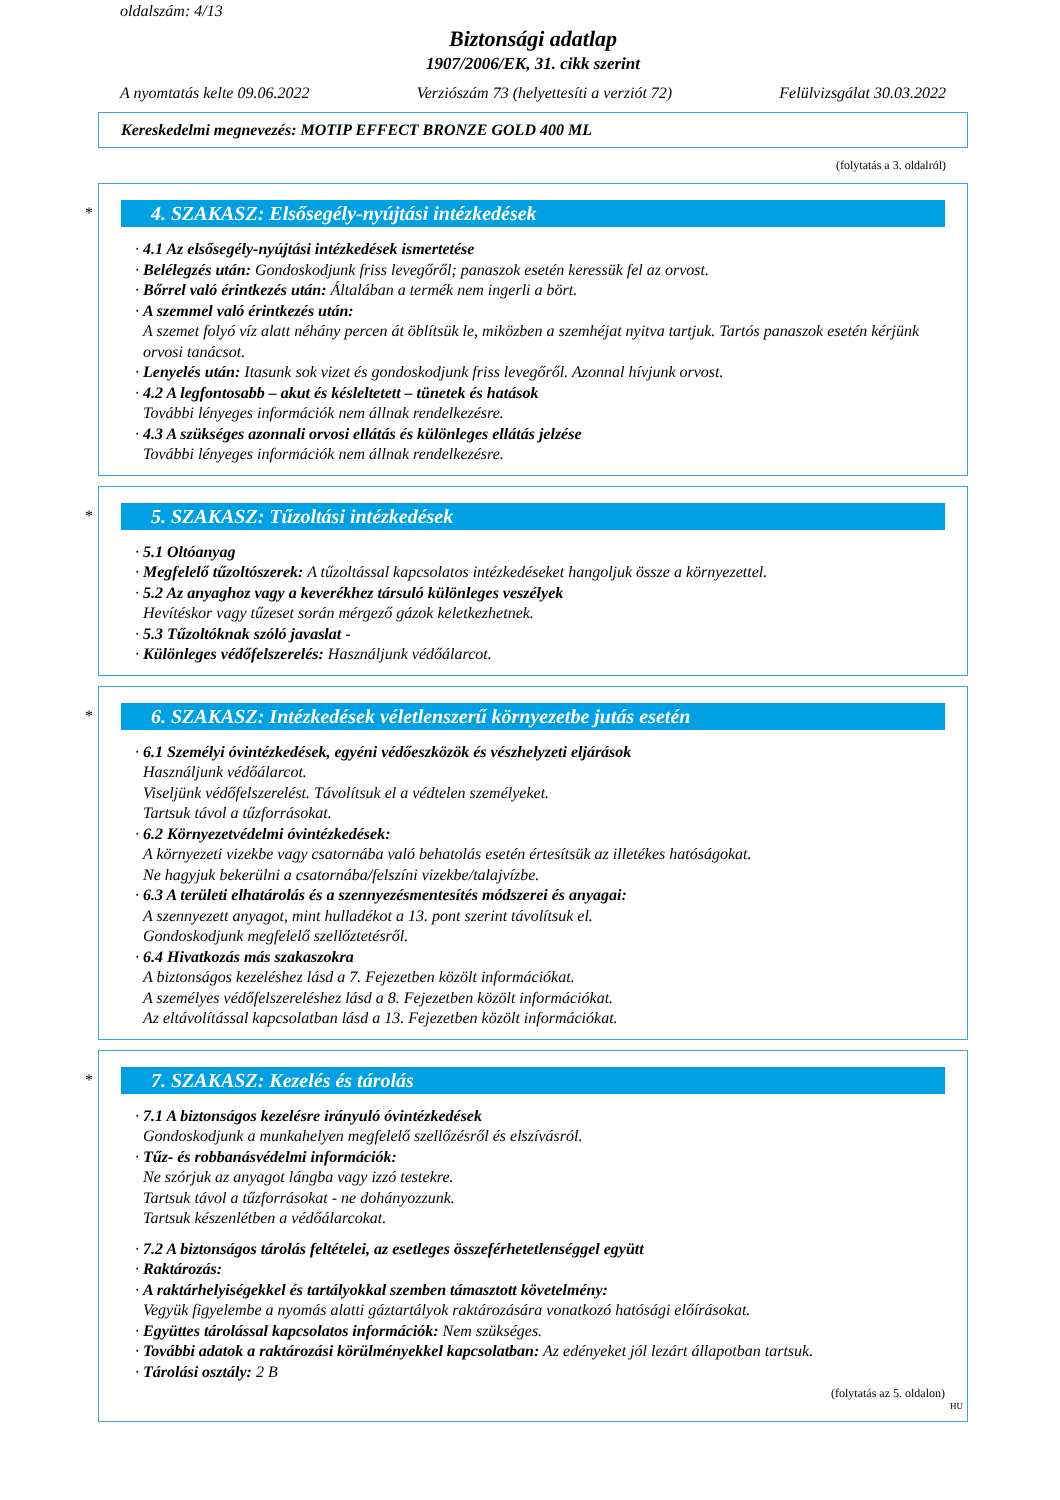oldalszám: 4/13
Biztonsági adatlap
1907/2006/EK, 31. cikk szerint
A nyomtatás kelte 09.06.2022 Verziószám 73 (helyettesíti a verziót 72) Felülvizsgálat 30.03.2022
Kereskedelmi megnevezés: MOTIP EFFECT BRONZE GOLD 400 ML
(folytatás a 3. oldalról)
*
4. SZAKASZ: Elsősegély-nyújtási intézkedések
· 4.1 Az elsősegély-nyújtási intézkedések ismertetése
· Belélegzés után: Gondoskodjunk friss levegőről; panaszok esetén keressük fel az orvost.
· Bőrrel való érintkezés után: Általában a termék nem ingerli a bört.
· A szemmel való érintkezés után:
A szemet folyó víz alatt néhány percen át öblítsük le, miközben a szemhéjat nyitva tartjuk. Tartós panaszok esetén kérjünk orvosi tanácsot.
· Lenyelés után: Itasunk sok vizet és gondoskodjunk friss levegőről. Azonnal hívjunk orvost.
· 4.2 A legfontosabb – akut és késleltetett – tünetek és hatások
További lényeges információk nem állnak rendelkezésre.
· 4.3 A szükséges azonnali orvosi ellátás és különleges ellátás jelzése
További lényeges információk nem állnak rendelkezésre.
*
5. SZAKASZ: Tűzoltási intézkedések
· 5.1 Oltóanyag
· Megfelelő tűzoltószerek: A tűzoltással kapcsolatos intézkedéseket hangoljuk össze a környezettel.
· 5.2 Az anyaghoz vagy a keverékhez társuló különleges veszélyek
Hevítéskor vagy tűzeset során mérgező gázok keletkezhetnek.
· 5.3 Tűzoltóknak szóló javaslat -
· Különleges védőfelszerelés: Használjunk védőálarcot.
*
6. SZAKASZ: Intézkedések véletlenszerű környezetbe jutás esetén
· 6.1 Személyi óvintézkedések, egyéni védőeszközök és vészhelyzeti eljárások
Használjunk védőálarcot.
Viseljünk védőfelszerelést. Távolítsuk el a védtelen személyeket.
Tartsuk távol a tűzforrásokat.
· 6.2 Környezetvédelmi óvintézkedések:
A környezeti vizekbe vagy csatornába való behatolás esetén értesítsük az illetékes hatóságokat.
Ne hagyjuk bekerülni a csatornába/felszíni vizekbe/talajvízbe.
· 6.3 A területi elhatárolás és a szennyezésmentesítés módszerei és anyagai:
A szennyezett anyagot, mint hulladékot a 13. pont szerint távolítsuk el.
Gondoskodjunk megfelelő szellőztetésről.
· 6.4 Hivatkozás más szakaszokra
A biztonságos kezeléshez lásd a 7. Fejezetben közölt információkat.
A személyes védőfelszereléshez lásd a 8. Fejezetben közölt információkat.
Az eltávolítással kapcsolatban lásd a 13. Fejezetben közölt információkat.
*
7. SZAKASZ: Kezelés és tárolás
· 7.1 A biztonságos kezelésre irányuló óvintézkedések
Gondoskodjunk a munkahelyen megfelelő szellőzésről és elszívásról.
· Tűz- és robbanásvédelmi információk:
Ne szórjuk az anyagot lángba vagy izzó testekre.
Tartsuk távol a tűzforrásokat - ne dohányozzunk.
Tartsuk készenlétben a védőálarcokat.
· 7.2 A biztonságos tárolás feltételei, az esetleges összeférhetetlenséggel együtt
· Raktározás:
· A raktárhelyiségekkel és tartályokkal szemben támasztott követelmény:
Vegyük figyelembe a nyomás alatti gáztartályok raktározására vonatkozó hatósági előírásokat.
· Együttes tárolással kapcsolatos információk: Nem szükséges.
· További adatok a raktározási körülményekkel kapcsolatban: Az edényeket jól lezárt állapotban tartsuk.
· Tárolási osztály: 2 B
(folytatás az 5. oldalon)
HU